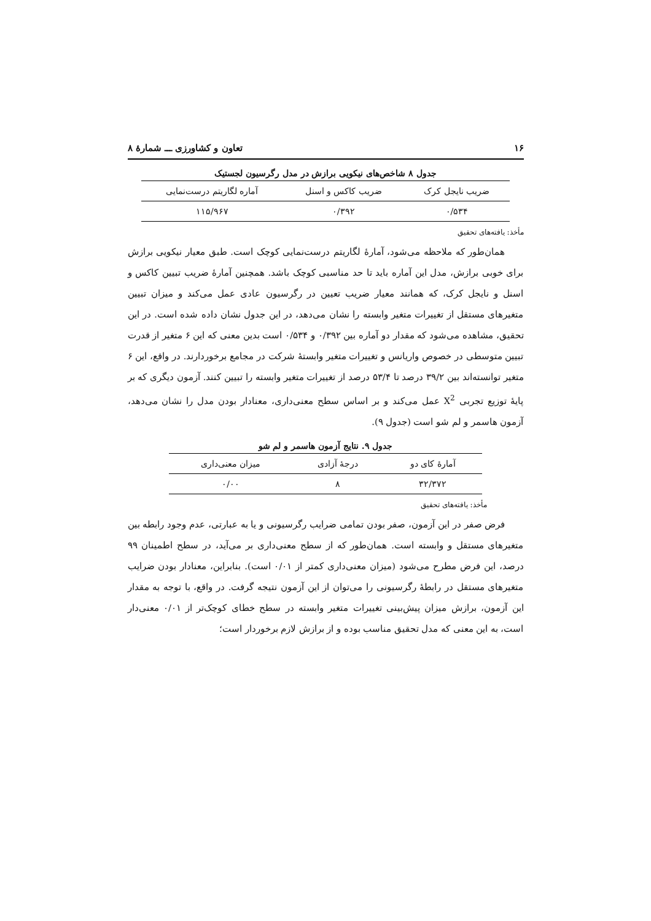۱۶ تعاون و کشاورزی ـــ شمارهٔ ۸
جدول ۸ شاخص‌های نیکویی برازش در مدل رگرسیون لجستیک
| ضریب نایجل کرک | ضریب کاکس و اسنل | آماره لگاریتم درست‌نمایی |
| --- | --- | --- |
| ۰/۵۳۴ | ۰/۳۹۲ | ۱۱۵/۹۶۷ |
مأخذ: یافته‌های تحقیق
همان‌طور که ملاحظه می‌شود، آمارهٔ لگاریتم درست‌نمایی کوچک است. طبق معیار نیکویی برازش برای خوبی برازش، مدل این آماره باید تا حد مناسبی کوچک باشد. همچنین آمارهٔ ضریب تبیین کاکس و اسنل و نایجل کرک، که همانند معیار ضریب تعیین در رگرسیون عادی عمل می‌کند و میزان تبیین متغیرهای مستقل از تغییرات متغیر وابسته را نشان می‌دهد، در این جدول نشان داده شده است. در این تحقیق، مشاهده می‌شود که مقدار دو آماره بین ۰/۳۹۲ و ۰/۵۳۴ است بدین معنی که این ۶ متغیر از قدرت تبیین متوسطی در خصوص واریانس و تغییرات متغیر وابستهٔ شرکت در مجامع برخوردارند. در واقع، این ۶ متغیر توانسته‌اند بین ۳۹/۲ درصد تا ۵۳/۴ درصد از تغییرات متغیر وابسته را تبیین کنند. آزمون دیگری که بر پایهٔ توزیع تجربی X<sup>2</sup> عمل می‌کند و بر اساس سطح معنی‌داری، معنادار بودن مدل را نشان می‌دهد، آزمون هاسمر و لم شو است (جدول ۹).
جدول ۹. نتایج آزمون هاسمر و لم شو
| آمارهٔ کای دو | درجهٔ آزادی | میزان معنی‌داری |
| --- | --- | --- |
| ۳۲/۳۷۲ | ۸ | ۰/۰۰ |
مأخذ: یافته‌های تحقیق
فرض صفر در این آزمون، صفر بودن تمامی ضرایب رگرسیونی و یا به عبارتی، عدم وجود رابطه بین متغیرهای مستقل و وابسته است. همان‌طور که از سطح معنی‌داری بر می‌آید، در سطح اطمینان ۹۹ درصد، این فرض مطرح می‌شود (میزان معنی‌داری کمتر از ۰/۰۱ است). بنابراین، معنادار بودن ضرایب متغیرهای مستقل در رابطهٔ رگرسیونی را می‌توان از این آزمون نتیجه گرفت. در واقع، با توجه به مقدار این آزمون، برازش میزان پیش‌بینی تغییرات متغیر وابسته در سطح خطای کوچک‌تر از ۰/۰۱ معنی‌دار است، به این معنی که مدل تحقیق مناسب بوده و از برازش لازم برخوردار است؛